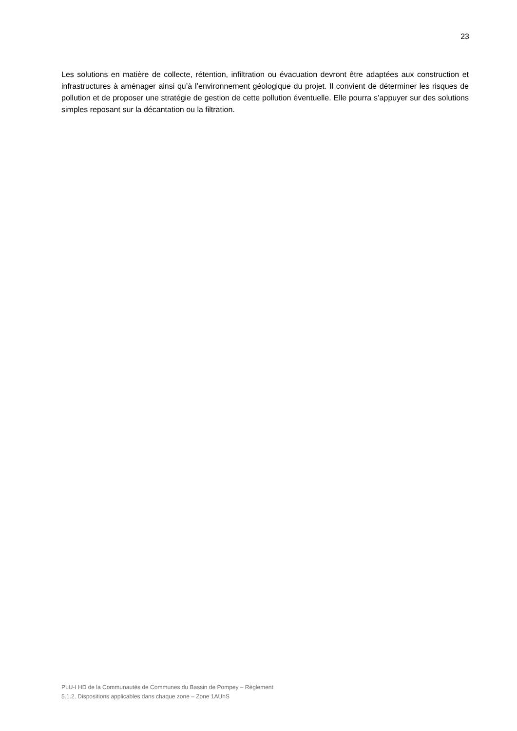23
Les solutions en matière de collecte, rétention, infiltration ou évacuation devront être adaptées aux construction et infrastructures à aménager ainsi qu’à l’environnement géologique du projet. Il convient de déterminer les risques de pollution et de proposer une stratégie de gestion de cette pollution éventuelle. Elle pourra s’appuyer sur des solutions simples reposant sur la décantation ou la filtration.
PLU-I HD de la Communautés de Communes du Bassin de Pompey – Règlement
5.1.2. Dispositions applicables dans chaque zone – Zone 1AUhS